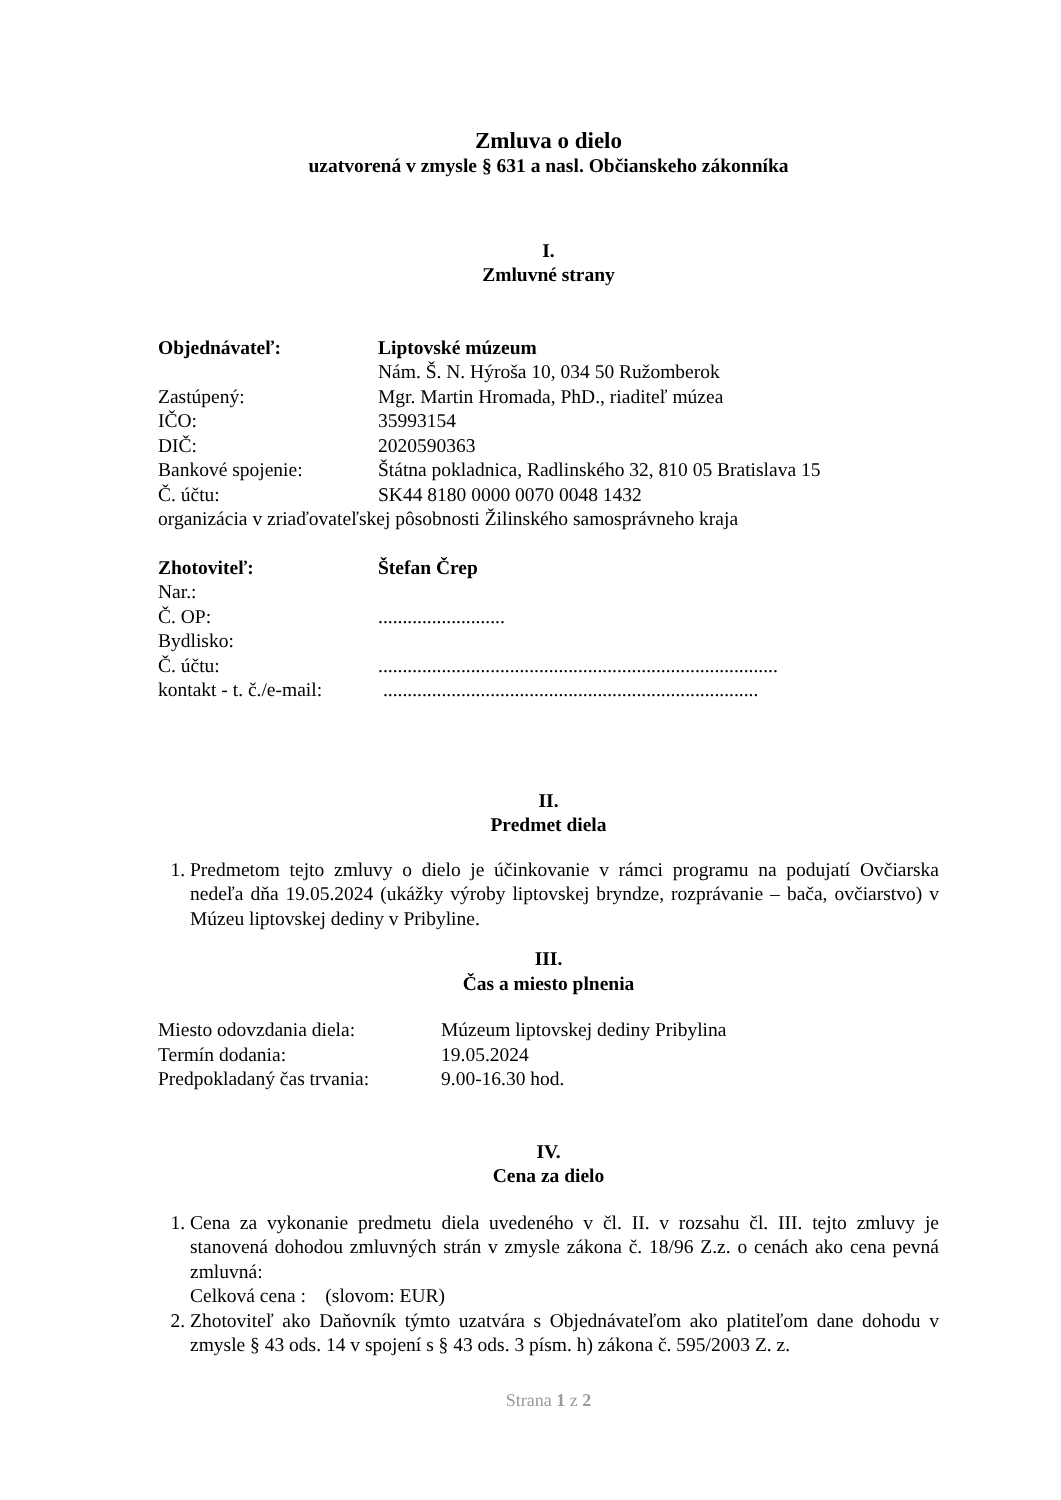Zmluva o dielo
uzatvorená v zmysle § 631 a nasl. Občianskeho zákonníka
I.
Zmluvné strany
Objednávateľ: Liptovské múzeum
Nám. Š. N. Hýroša 10, 034 50 Ružomberok
Zastúpený: Mgr. Martin Hromada, PhD., riaditeľ múzea
IČO: 35993154
DIČ: 2020590363
Bankové spojenie: Štátna pokladnica, Radlinského 32, 810 05 Bratislava 15
Č. účtu: SK44 8180 0000 0070 0048 1432
organizácia v zriaďovateľskej pôsobnosti Žilinského samosprávneho kraja
Zhotoviteľ: Štefan Črep
Nar.:
Č. OP:..........................
Bydlisko:
Č. účtu:..................................................................................
kontakt - t. č./e-mail: .............................................................................
II.
Predmet diela
1. Predmetom tejto zmluvy o dielo je účinkovanie v rámci programu na podujatí Ovčiarska nedeľa dňa 19.05.2024 (ukážky výroby liptovskej bryndze, rozprávanie – bača, ovčiarstvo) v Múzeu liptovskej dediny v Pribyline.
III.
Čas a miesto plnenia
Miesto odovzdania diela: Múzeum liptovskej dediny Pribylina
Termín dodania: 19.05.2024
Predpokladaný čas trvania: 9.00-16.30 hod.
IV.
Cena za dielo
1. Cena za vykonanie predmetu diela uvedeného v čl. II. v rozsahu čl. III. tejto zmluvy je stanovená dohodou zmluvných strán v zmysle zákona č. 18/96 Z.z. o cenách ako cena pevná zmluvná:
Celková cena : (slovom: EUR)
2. Zhotoviteľ ako Daňovník týmto uzatvára s Objednávateľom ako platiteľom dane dohodu v zmysle § 43 ods. 14 v spojení s § 43 ods. 3 písm. h) zákona č. 595/2003 Z. z.
Strana 1 z 2